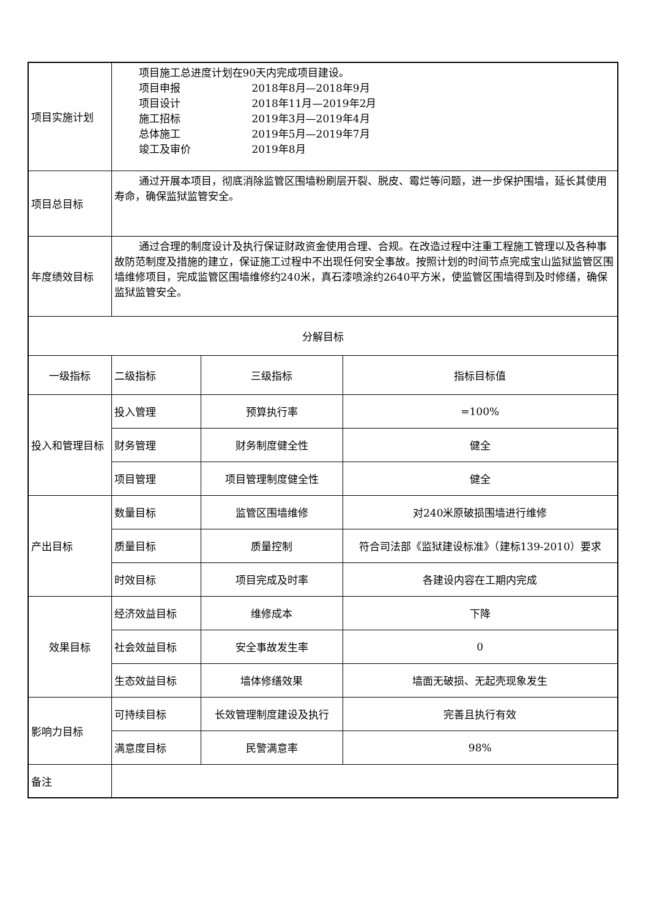| 项目实施计划 | 项目施工总进度计划在90天内完成项目建设。 项目申报 2018年8月—2018年9月 项目设计 2018年11月—2019年2月 施工招标 2019年3月—2019年4月 总体施工 2019年5月—2019年7月 竣工及审价 2019年8月 | | |
| 项目总目标 | 通过开展本项目，彻底消除监管区围墙粉刷层开裂、脱皮、霉烂等问题，进一步保护围墙，延长其使用寿命，确保监狱监管安全。 | | |
| 年度绩效目标 | 通过合理的制度设计及执行保证财政资金使用合理、合规。在改造过程中注重工程施工管理以及各种事故防范制度及措施的建立，保证施工过程中不出现任何安全事故。按照计划的时间节点完成宝山监狱监管区围墙维修项目，完成监管区围墙维修约240米，真石漆喷涂约2640平方米，使监管区围墙得到及时修缮，确保监狱监管安全。 | | |
| 分解目标 | | | |
| 一级指标 | 二级指标 | 三级指标 | 指标目标值 |
| 投入和管理目标 | 投入管理 | 预算执行率 | =100% |
| | 财务管理 | 财务制度健全性 | 健全 |
| | 项目管理 | 项目管理制度健全性 | 健全 |
| 产出目标 | 数量目标 | 监管区围墙维修 | 对240米原破损围墙进行维修 |
| | 质量目标 | 质量控制 | 符合司法部《监狱建设标准》（建标139-2010）要求 |
| | 时效目标 | 项目完成及时率 | 各建设内容在工期内完成 |
| 效果目标 | 经济效益目标 | 维修成本 | 下降 |
| | 社会效益目标 | 安全事故发生率 | 0 |
| | 生态效益目标 | 墙体修缮效果 | 墙面无破损、无起壳现象发生 |
| 影响力目标 | 可持续目标 | 长效管理制度建设及执行 | 完善且执行有效 |
| | 满意度目标 | 民警满意率 | 98% |
| 备注 | | | |